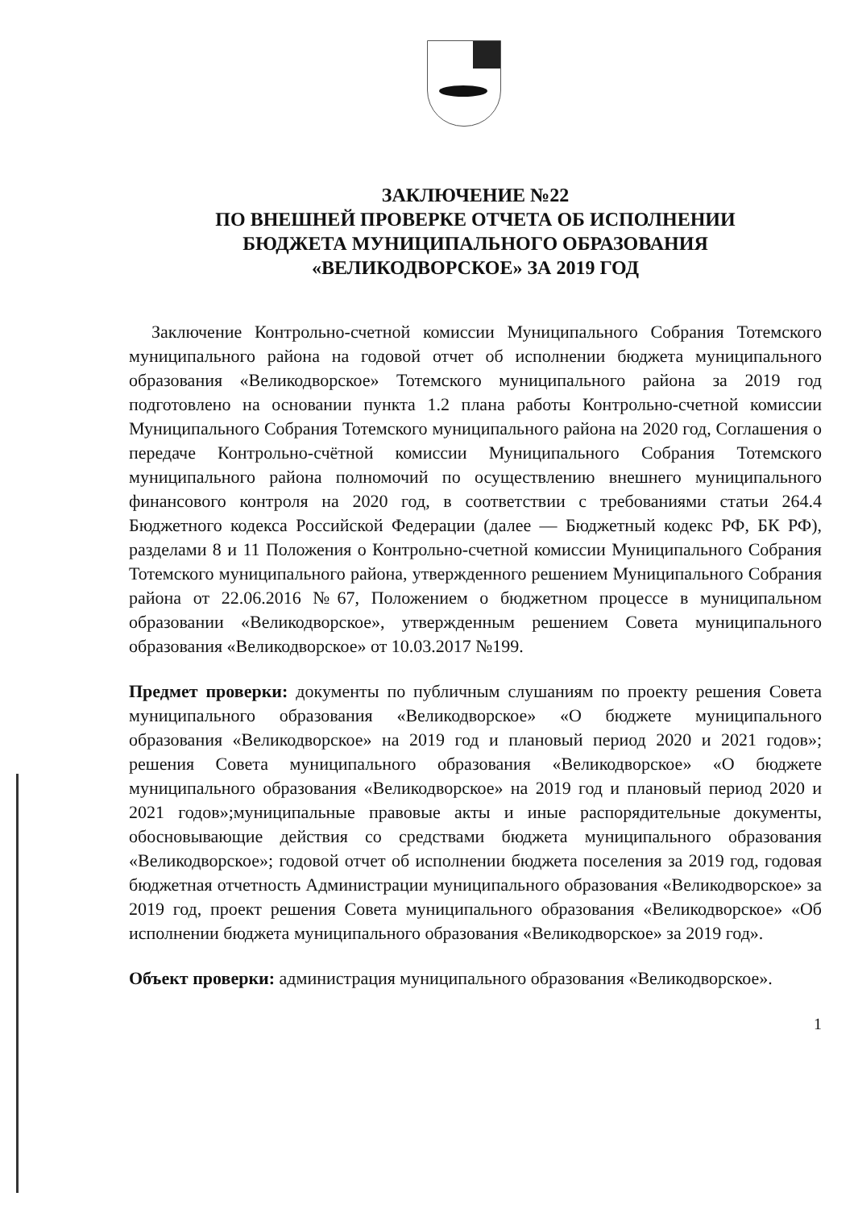ЗАКЛЮЧЕНИЕ №22
ПО ВНЕШНЕЙ ПРОВЕРКЕ ОТЧЕТА ОБ ИСПОЛНЕНИИ
БЮДЖЕТА МУНИЦИПАЛЬНОГО ОБРАЗОВАНИЯ
«ВЕЛИКОДВОРСКОЕ» ЗА 2019 ГОД
Заключение Контрольно-счетной комиссии Муниципального Собрания Тотемского муниципального района на годовой отчет об исполнении бюджета муниципального образования «Великодворское» Тотемского муниципального района за 2019 год подготовлено на основании пункта 1.2 плана работы Контрольно-счетной комиссии Муниципального Собрания Тотемского муниципального района на 2020 год, Соглашения о передаче Контрольно-счётной комиссии Муниципального Собрания Тотемского муниципального района полномочий по осуществлению внешнего муниципального финансового контроля на 2020 год, в соответствии с требованиями статьи 264.4 Бюджетного кодекса Российской Федерации (далее — Бюджетный кодекс РФ, БК РФ), разделами 8 и 11 Положения о Контрольно-счетной комиссии Муниципального Собрания Тотемского муниципального района, утвержденного решением Муниципального Собрания района от 22.06.2016 №67, Положением о бюджетном процессе в муниципальном образовании «Великодворское», утвержденным решением Совета муниципального образования «Великодворское» от 10.03.2017 №199.
Предмет проверки: документы по публичным слушаниям по проекту решения Совета муниципального образования «Великодворское» «О бюджете муниципального образования «Великодворское» на 2019 год и плановый период 2020 и 2021 годов»; решения Совета муниципального образования «Великодворское» «О бюджете муниципального образования «Великодворское» на 2019 год и плановый период 2020 и 2021 годов»;муниципальные правовые акты и иные распорядительные документы, обосновывающие действия со средствами бюджета муниципального образования «Великодворское»; годовой отчет об исполнении бюджета поселения за 2019 год, годовая бюджетная отчетность Администрации муниципального образования «Великодворское» за 2019 год, проект решения Совета муниципального образования «Великодворское» «Об исполнении бюджета муниципального образования «Великодворское» за 2019 год».
Объект проверки: администрация муниципального образования «Великодворское».
1